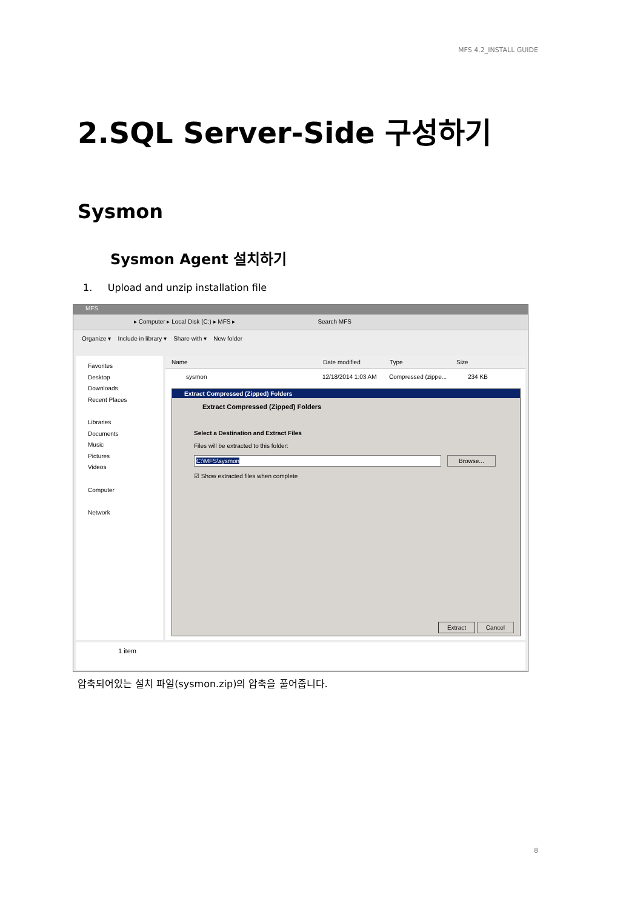MFS 4.2_INSTALL GUIDE
2.SQL Server-Side 구성하기
Sysmon
Sysmon Agent 설치하기
1. Upload and unzip installation file
MFS
▸ Computer ▸ Local Disk (C:) ▸ MFS ▸ Search MFS
Organize ▾ Include in library ▾ Share with ▾ New folder
Favorites
Desktop
Downloads
Recent Places
Libraries
Documents
Music
Pictures
Videos
Computer
Network
Name Date modified Type Size
sysmon 12/18/2014 1:03 AM Compressed (zippe... 234 KB
Extract Compressed (Zipped) Folders
Extract Compressed (Zipped) Folders
Select a Destination and Extract Files
Files will be extracted to this folder:
C:\MFS\sysmon Browse...
☑ Show extracted files when complete
Extract Cancel
1 item
압축되어있는 설치 파일(sysmon.zip)의 압축을 풀어줍니다.
8